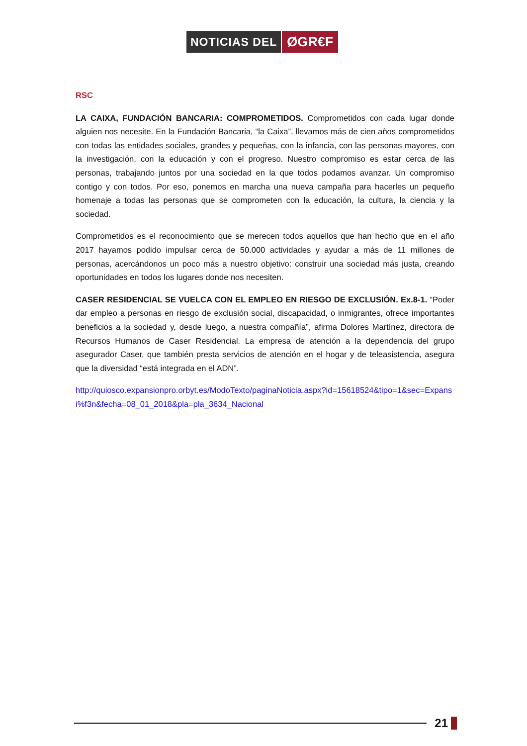NOTICIAS DEL
ØGR€F
RSC
LA CAIXA, FUNDACIÓN BANCARIA: COMPROMETIDOS. Comprometidos con cada lugar donde alguien nos necesite. En la Fundación Bancaria, “la Caixa”, llevamos más de cien años comprometidos con todas las entidades sociales, grandes y pequeñas, con la infancia, con las personas mayores, con la investigación, con la educación y con el progreso. Nuestro compromiso es estar cerca de las personas, trabajando juntos por una sociedad en la que todos podamos avanzar. Un compromiso contigo y con todos. Por eso, ponemos en marcha una nueva campaña para hacerles un pequeño homenaje a todas las personas que se comprometen con la educación, la cultura, la ciencia y la sociedad.
Comprometidos es el reconocimiento que se merecen todos aquellos que han hecho que en el año 2017 hayamos podido impulsar cerca de 50.000 actividades y ayudar a más de 11 millones de personas, acercándonos un poco más a nuestro objetivo: construir una sociedad más justa, creando oportunidades en todos los lugares donde nos necesiten.
CASER RESIDENCIAL SE VUELCA CON EL EMPLEO EN RIESGO DE EXCLUSIÓN. Ex.8-1. “Poder dar empleo a personas en riesgo de exclusión social, discapacidad, o inmigrantes, ofrece importantes beneficios a la sociedad y, desde luego, a nuestra compañía”, afirma Dolores Martínez, directora de Recursos Humanos de Caser Residencial. La empresa de atención a la dependencia del grupo asegurador Caser, que también presta servicios de atención en el hogar y de teleasistencia, asegura que la diversidad “está integrada en el ADN”.
http://quiosco.expansionpro.orbyt.es/ModoTexto/paginaNoticia.aspx?id=15618524&tipo=1&sec=Expansi%f3n&fecha=08_01_2018&pla=pla_3634_Nacional
21